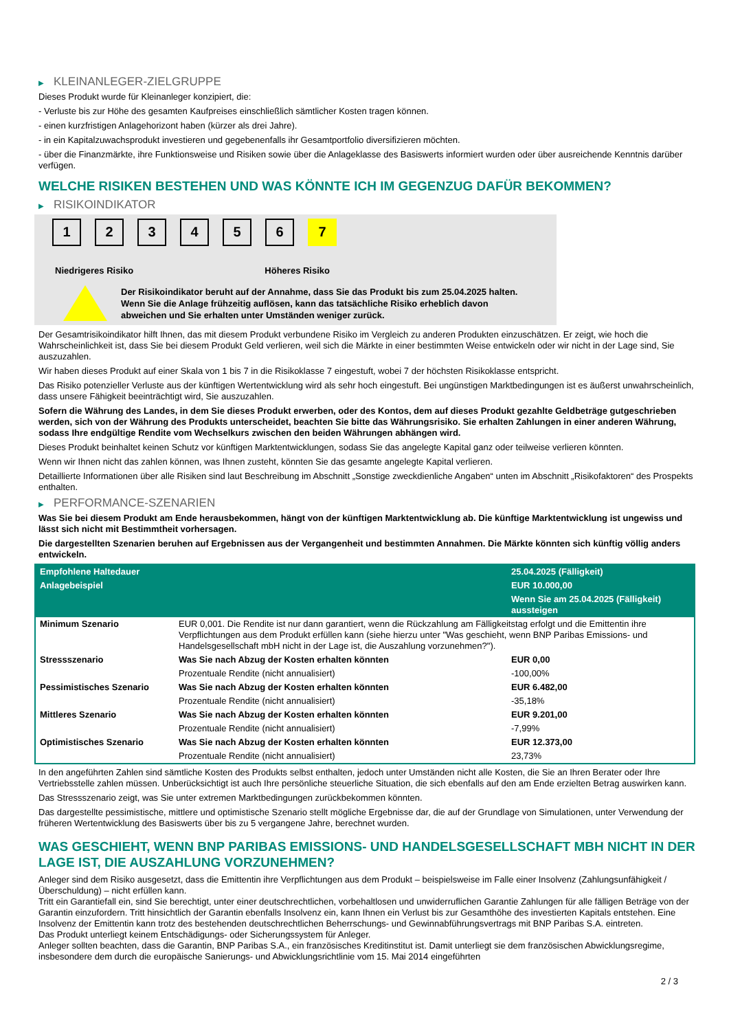▶ KLEINANLEGER-ZIELGRUPPE
Dieses Produkt wurde für Kleinanleger konzipiert, die:
- Verluste bis zur Höhe des gesamten Kaufpreises einschließlich sämtlicher Kosten tragen können.
- einen kurzfristigen Anlagehorizont haben (kürzer als drei Jahre).
- in ein Kapitalzuwachsprodukt investieren und gegebenenfalls ihr Gesamtportfolio diversifizieren möchten.
- über die Finanzmärkte, ihre Funktionsweise und Risiken sowie über die Anlageklasse des Basiswerts informiert wurden oder über ausreichende Kenntnis darüber verfügen.
WELCHE RISIKEN BESTEHEN UND WAS KÖNNTE ICH IM GEGENZUG DAFÜR BEKOMMEN?
▶ RISIKOINDIKATOR
1 2 3 4 5 6 7
Niedrigeres Risiko Höheres Risiko
Der Risikoindikator beruht auf der Annahme, dass Sie das Produkt bis zum 25.04.2025 halten.
Wenn Sie die Anlage frühzeitig auflösen, kann das tatsächliche Risiko erheblich davon abweichen und Sie erhalten unter Umständen weniger zurück.
Der Gesamtrisikoindikator hilft Ihnen, das mit diesem Produkt verbundene Risiko im Vergleich zu anderen Produkten einzuschätzen. Er zeigt, wie hoch die Wahrscheinlichkeit ist, dass Sie bei diesem Produkt Geld verlieren, weil sich die Märkte in einer bestimmten Weise entwickeln oder wir nicht in der Lage sind, Sie auszuzahlen.
Wir haben dieses Produkt auf einer Skala von 1 bis 7 in die Risikoklasse 7 eingestuft, wobei 7 der höchsten Risikoklasse entspricht.
Das Risiko potenzieller Verluste aus der künftigen Wertentwicklung wird als sehr hoch eingestuft. Bei ungünstigen Marktbedingungen ist es äußerst unwahrscheinlich, dass unsere Fähigkeit beeinträchtigt wird, Sie auszuzahlen.
Sofern die Währung des Landes, in dem Sie dieses Produkt erwerben, oder des Kontos, dem auf dieses Produkt gezahlte Geldbeträge gutgeschrieben werden, sich von der Währung des Produkts unterscheidet, beachten Sie bitte das Währungsrisiko. Sie erhalten Zahlungen in einer anderen Währung, sodass Ihre endgültige Rendite vom Wechselkurs zwischen den beiden Währungen abhängen wird.
Dieses Produkt beinhaltet keinen Schutz vor künftigen Marktentwicklungen, sodass Sie das angelegte Kapital ganz oder teilweise verlieren könnten.
Wenn wir Ihnen nicht das zahlen können, was Ihnen zusteht, könnten Sie das gesamte angelegte Kapital verlieren.
Detaillierte Informationen über alle Risiken sind laut Beschreibung im Abschnitt „Sonstige zweckdienliche Angaben“ unten im Abschnitt „Risikofaktoren“ des Prospekts enthalten.
▶ PERFORMANCE-SZENARIEN
Was Sie bei diesem Produkt am Ende herausbekommen, hängt von der künftigen Marktentwicklung ab. Die künftige Marktentwicklung ist ungewiss und lässt sich nicht mit Bestimmtheit vorhersagen.
Die dargestellten Szenarien beruhen auf Ergebnissen aus der Vergangenheit und bestimmten Annahmen. Die Märkte könnten sich künftig völlig anders entwickeln.
| Empfohlene Haltedauer | | 25.04.2025 (Fälligkeit) |
| Anlagebeispiel | | EUR 10.000,00 |
| | | Wenn Sie am 25.04.2025 (Fälligkeit) aussteigen |
| Minimum Szenario | EUR 0,001. Die Rendite ist nur dann garantiert, wenn die Rückzahlung am Fälligkeitstag erfolgt und die Emittentin ihre Verpflichtungen aus dem Produkt erfüllen kann (siehe hierzu unter "Was geschieht, wenn BNP Paribas Emissions- und Handelsgesellschaft mbH nicht in der Lage ist, die Auszahlung vorzunehmen?"). | |
| Stressszenario | Was Sie nach Abzug der Kosten erhalten könnten | EUR 0,00 |
| | Prozentuale Rendite (nicht annualisiert) | -100,00% |
| Pessimistisches Szenario | Was Sie nach Abzug der Kosten erhalten könnten | EUR 6.482,00 |
| | Prozentuale Rendite (nicht annualisiert) | -35,18% |
| Mittleres Szenario | Was Sie nach Abzug der Kosten erhalten könnten | EUR 9.201,00 |
| | Prozentuale Rendite (nicht annualisiert) | -7,99% |
| Optimistisches Szenario | Was Sie nach Abzug der Kosten erhalten könnten | EUR 12.373,00 |
| | Prozentuale Rendite (nicht annualisiert) | 23,73% |
In den angeführten Zahlen sind sämtliche Kosten des Produkts selbst enthalten, jedoch unter Umständen nicht alle Kosten, die Sie an Ihren Berater oder Ihre Vertriebsstelle zahlen müssen. Unberücksichtigt ist auch Ihre persönliche steuerliche Situation, die sich ebenfalls auf den am Ende erzielten Betrag auswirken kann.
Das Stressszenario zeigt, was Sie unter extremen Marktbedingungen zurückbekommen könnten.
Das dargestellte pessimistische, mittlere und optimistische Szenario stellt mögliche Ergebnisse dar, die auf der Grundlage von Simulationen, unter Verwendung der früheren Wertentwicklung des Basiswerts über bis zu 5 vergangene Jahre, berechnet wurden.
WAS GESCHIEHT, WENN BNP PARIBAS EMISSIONS- UND HANDELSGESELLSCHAFT MBH NICHT IN DER LAGE IST, DIE AUSZAHLUNG VORZUNEHMEN?
Anleger sind dem Risiko ausgesetzt, dass die Emittentin ihre Verpflichtungen aus dem Produkt – beispielsweise im Falle einer Insolvenz (Zahlungsunfähigkeit / Überschuldung) – nicht erfüllen kann.
Tritt ein Garantiefall ein, sind Sie berechtigt, unter einer deutschrechtlichen, vorbehaltlosen und unwiderruflichen Garantie Zahlungen für alle fälligen Beträge von der Garantin einzufordern. Tritt hinsichtlich der Garantin ebenfalls Insolvenz ein, kann Ihnen ein Verlust bis zur Gesamthöhe des investierten Kapitals entstehen. Eine Insolvenz der Emittentin kann trotz des bestehenden deutschrechtlichen Beherrschungs- und Gewinnabführungsvertrags mit BNP Paribas S.A. eintreten.
Das Produkt unterliegt keinem Entschädigungs- oder Sicherungssystem für Anleger.
Anleger sollten beachten, dass die Garantin, BNP Paribas S.A., ein französisches Kreditinstitut ist. Damit unterliegt sie dem französischen Abwicklungsregime, insbesondere dem durch die europäische Sanierungs- und Abwicklungsrichtlinie vom 15. Mai 2014 eingeführten
2 / 3